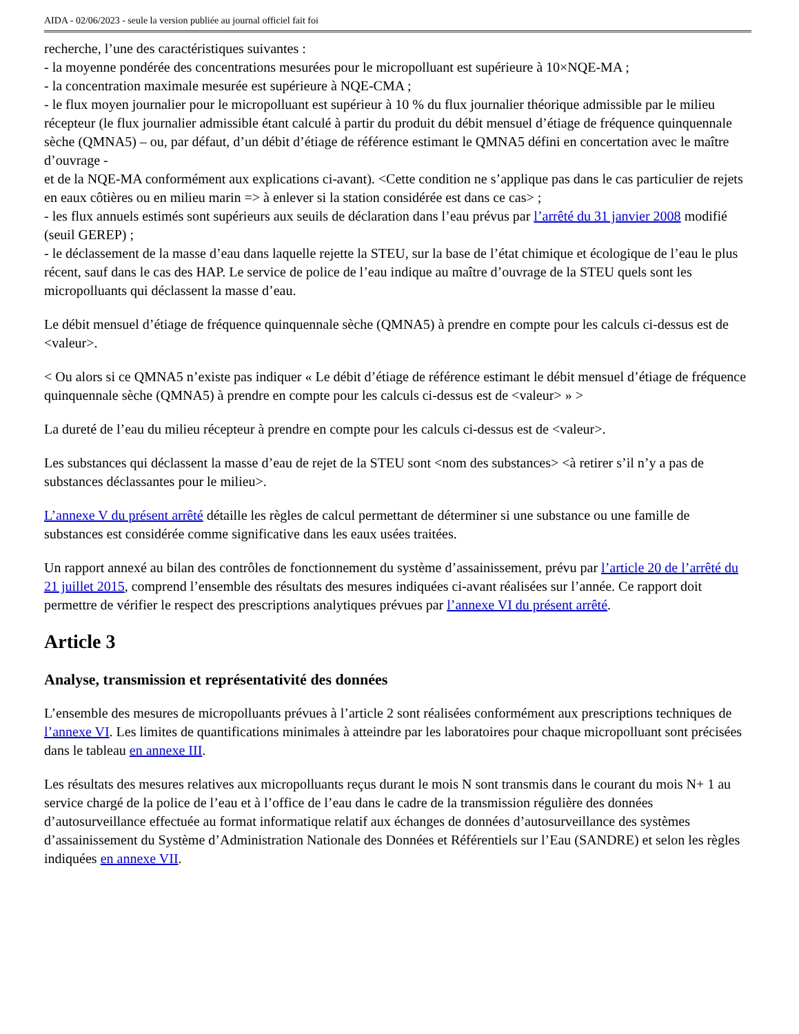AIDA - 02/06/2023 - seule la version publiée au journal officiel fait foi
recherche, l’une des caractéristiques suivantes :
- la moyenne pondérée des concentrations mesurées pour le micropolluant est supérieure à 10×NQE-MA ;
- la concentration maximale mesurée est supérieure à NQE-CMA ;
- le flux moyen journalier pour le micropolluant est supérieur à 10 % du flux journalier théorique admissible par le milieu récepteur (le flux journalier admissible étant calculé à partir du produit du débit mensuel d’étiage de fréquence quinquennale sèche (QMNA5) – ou, par défaut, d’un débit d’étiage de référence estimant le QMNA5 défini en concertation avec le maître d’ouvrage -
et de la NQE-MA conformément aux explications ci-avant). <Cette condition ne s’applique pas dans le cas particulier de rejets en eaux côtières ou en milieu marin => à enlever si la station considérée est dans ce cas> ;
- les flux annuels estimés sont supérieurs aux seuils de déclaration dans l’eau prévus par l’arrêté du 31 janvier 2008 modifié (seuil GEREP) ;
- le déclassement de la masse d’eau dans laquelle rejette la STEU, sur la base de l’état chimique et écologique de l’eau le plus récent, sauf dans le cas des HAP. Le service de police de l’eau indique au maître d’ouvrage de la STEU quels sont les micropolluants qui déclassent la masse d’eau.
Le débit mensuel d’étiage de fréquence quinquennale sèche (QMNA5) à prendre en compte pour les calculs ci-dessus est de <valeur>.
< Ou alors si ce QMNA5 n’existe pas indiquer « Le débit d’étiage de référence estimant le débit mensuel d’étiage de fréquence quinquennale sèche (QMNA5) à prendre en compte pour les calculs ci-dessus est de <valeur> » >
La dureté de l’eau du milieu récepteur à prendre en compte pour les calculs ci-dessus est de <valeur>.
Les substances qui déclassent la masse d’eau de rejet de la STEU sont <nom des substances> <à retirer s’il n’y a pas de substances déclassantes pour le milieu>.
L’annexe V du présent arrêté détaille les règles de calcul permettant de déterminer si une substance ou une famille de substances est considérée comme significative dans les eaux usées traitées.
Un rapport annexé au bilan des contrôles de fonctionnement du système d’assainissement, prévu par l’article 20 de l’arrêté du 21 juillet 2015, comprend l’ensemble des résultats des mesures indiquées ci-avant réalisées sur l’année. Ce rapport doit permettre de vérifier le respect des prescriptions analytiques prévues par l’annexe VI du présent arrêté.
Article 3
Analyse, transmission et représentativité des données
L’ensemble des mesures de micropolluants prévues à l’article 2 sont réalisées conformément aux prescriptions techniques de l’annexe VI. Les limites de quantifications minimales à atteindre par les laboratoires pour chaque micropolluant sont précisées dans le tableau en annexe III.
Les résultats des mesures relatives aux micropolluants reçus durant le mois N sont transmis dans le courant du mois N+ 1 au service chargé de la police de l’eau et à l’office de l’eau dans le cadre de la transmission régulière des données d’autosurveillance effectuée au format informatique relatif aux échanges de données d’autosurveillance des systèmes d’assainissement du Système d’Administration Nationale des Données et Référentiels sur l’Eau (SANDRE) et selon les règles indiquées en annexe VII.